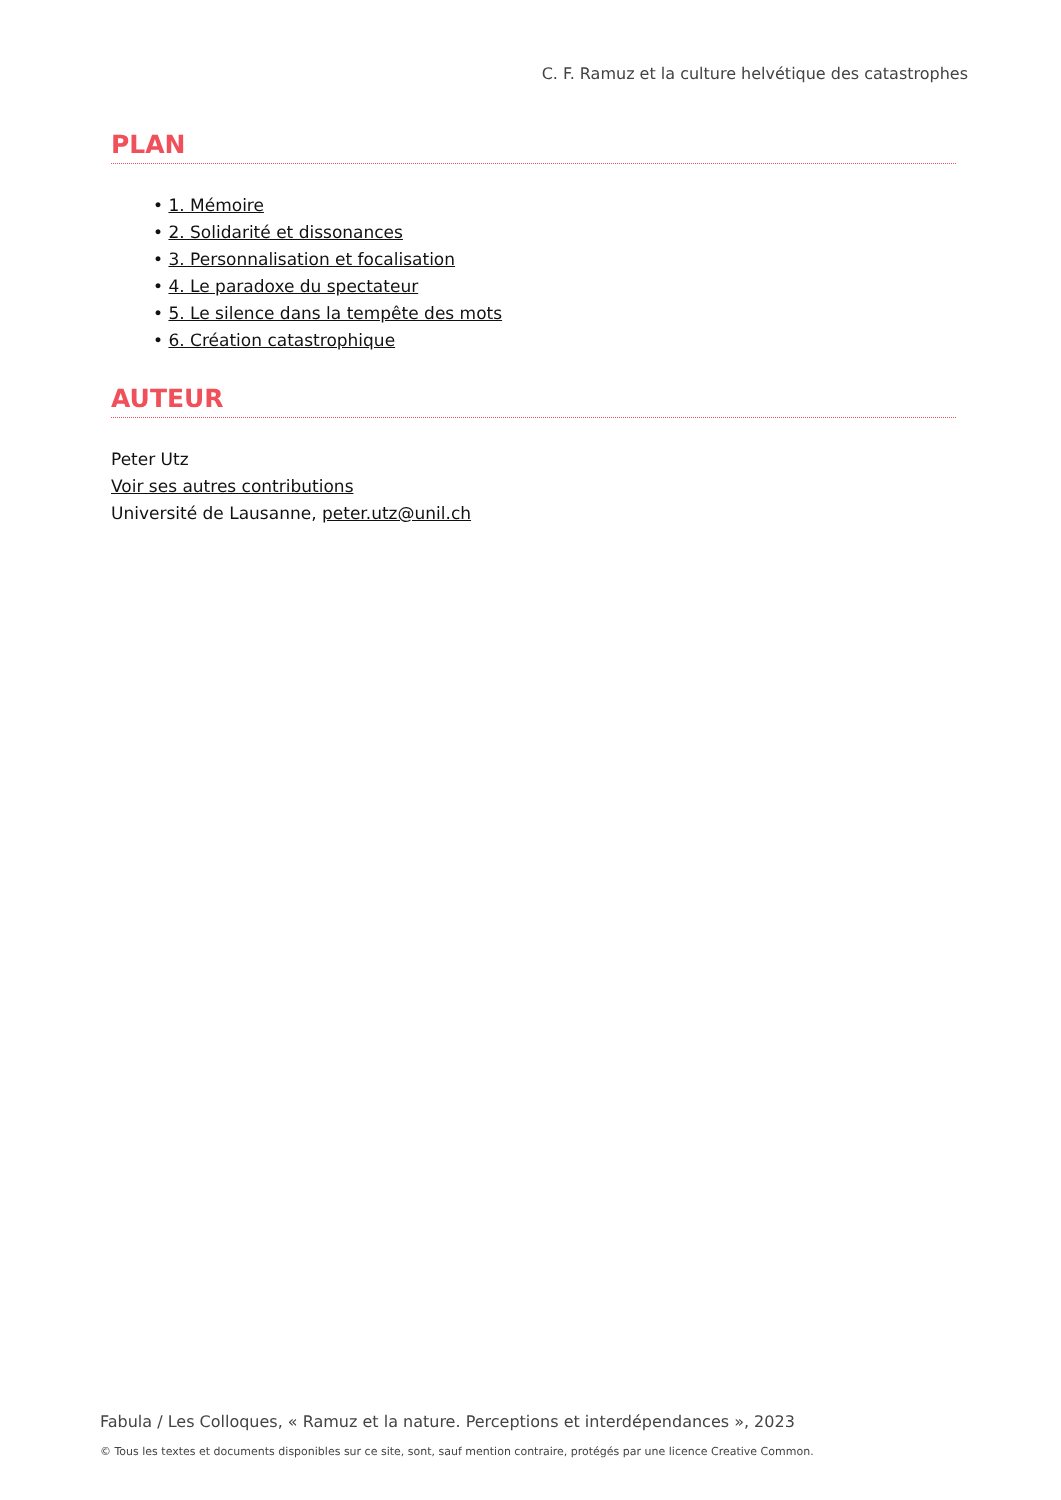C. F. Ramuz et la culture helvétique des catastrophes
PLAN
• 1. Mémoire
• 2. Solidarité et dissonances
• 3. Personnalisation et focalisation
• 4. Le paradoxe du spectateur
• 5. Le silence dans la tempête des mots
• 6. Création catastrophique
AUTEUR
Peter Utz
Voir ses autres contributions
Université de Lausanne, peter.utz@unil.ch
Fabula / Les Colloques, « Ramuz et la nature. Perceptions et interdépendances », 2023
© Tous les textes et documents disponibles sur ce site, sont, sauf mention contraire, protégés par une licence Creative Common.